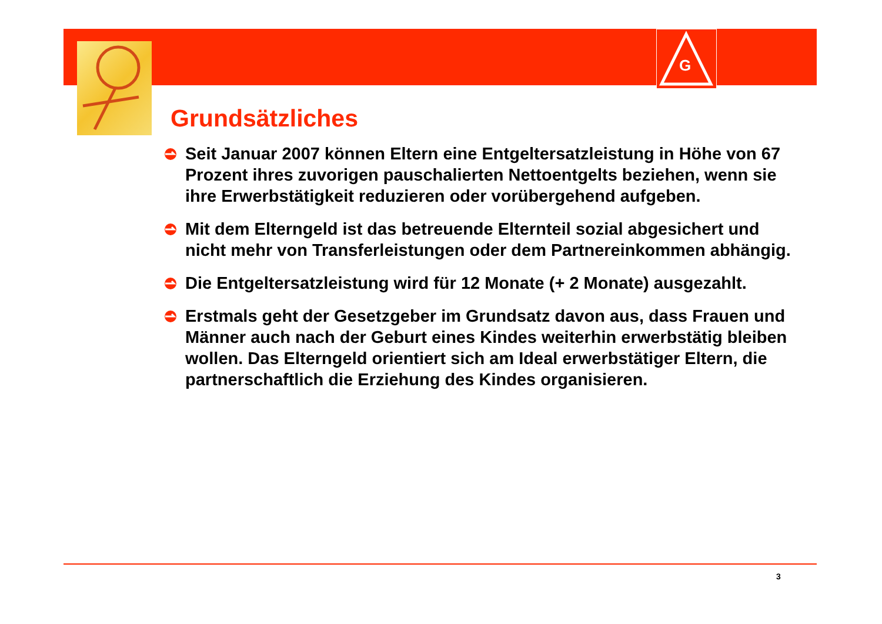G
Grundsätzliches
Seit Januar 2007 können Eltern eine Entgeltersatzleistung in Höhe von 67 Prozent ihres zuvorigen pauschalierten Nettoentgelts beziehen, wenn sie ihre Erwerbstätigkeit reduzieren oder vorübergehend aufgeben.
Mit dem Elterngeld ist das betreuende Elternteil sozial abgesichert und nicht mehr von Transferleistungen oder dem Partnereinkommen abhängig.
Die Entgeltersatzleistung wird für 12 Monate (+ 2 Monate) ausgezahlt.
Erstmals geht der Gesetzgeber im Grundsatz davon aus, dass Frauen und Männer auch nach der Geburt eines Kindes weiterhin erwerbstätig bleiben wollen. Das Elterngeld orientiert sich am Ideal erwerbstätiger Eltern, die partnerschaftlich die Erziehung des Kindes organisieren.
3